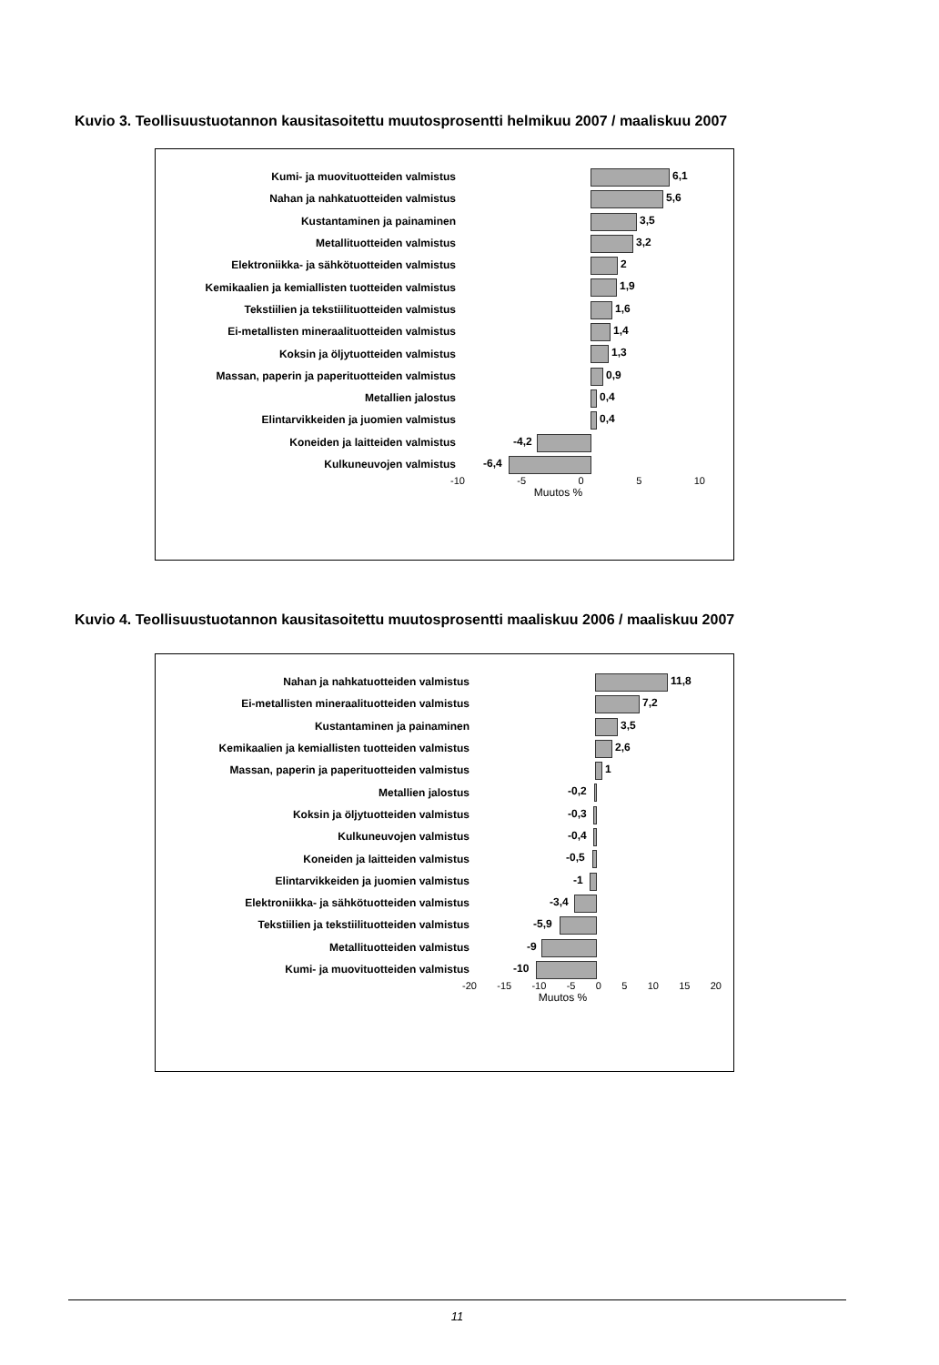Kuvio 3. Teollisuustuotannon kausitasoitettu muutosprosentti helmikuu 2007 / maaliskuu 2007
Kumi- ja muovituotteiden valmistus
6,1
Nahan ja nahkatuotteiden valmistus
5,6
Kustantaminen ja painaminen
3,5
Metallituotteiden valmistus
3,2
Elektroniikka- ja sähkötuotteiden valmistus
2
Kemikaalien ja kemiallisten tuotteiden valmistus
1,9
Tekstiilien ja tekstiilituotteiden valmistus
1,6
Ei-metallisten mineraalituotteiden valmistus
1,4
Koksin ja öljytuotteiden valmistus
1,3
Massan, paperin ja paperituotteiden valmistus
0,9
Metallien jalostus
0,4
Elintarvikkeiden ja juomien valmistus
0,4
Koneiden ja laitteiden valmistus
-4,2
Kulkuneuvojen valmistus
-6,4
-10 -5 0 5 10
Muutos %
Kuvio 4. Teollisuustuotannon kausitasoitettu muutosprosentti maaliskuu 2006 / maaliskuu 2007
Nahan ja nahkatuotteiden valmistus
11,8
Ei-metallisten mineraalituotteiden valmistus
7,2
Kustantaminen ja painaminen
3,5
Kemikaalien ja kemiallisten tuotteiden valmistus
2,6
Massan, paperin ja paperituotteiden valmistus
1
Metallien jalostus
-0,2
Koksin ja öljytuotteiden valmistus
-0,3
Kulkuneuvojen valmistus
-0,4
Koneiden ja laitteiden valmistus
-0,5
Elintarvikkeiden ja juomien valmistus
-1
Elektroniikka- ja sähkötuotteiden valmistus
-3,4
Tekstiilien ja tekstiilituotteiden valmistus
-5,9
Metallituotteiden valmistus
-9
Kumi- ja muovituotteiden valmistus
-10
-20 -15 -10 -5 0 5 10 15 20
Muutos %
11